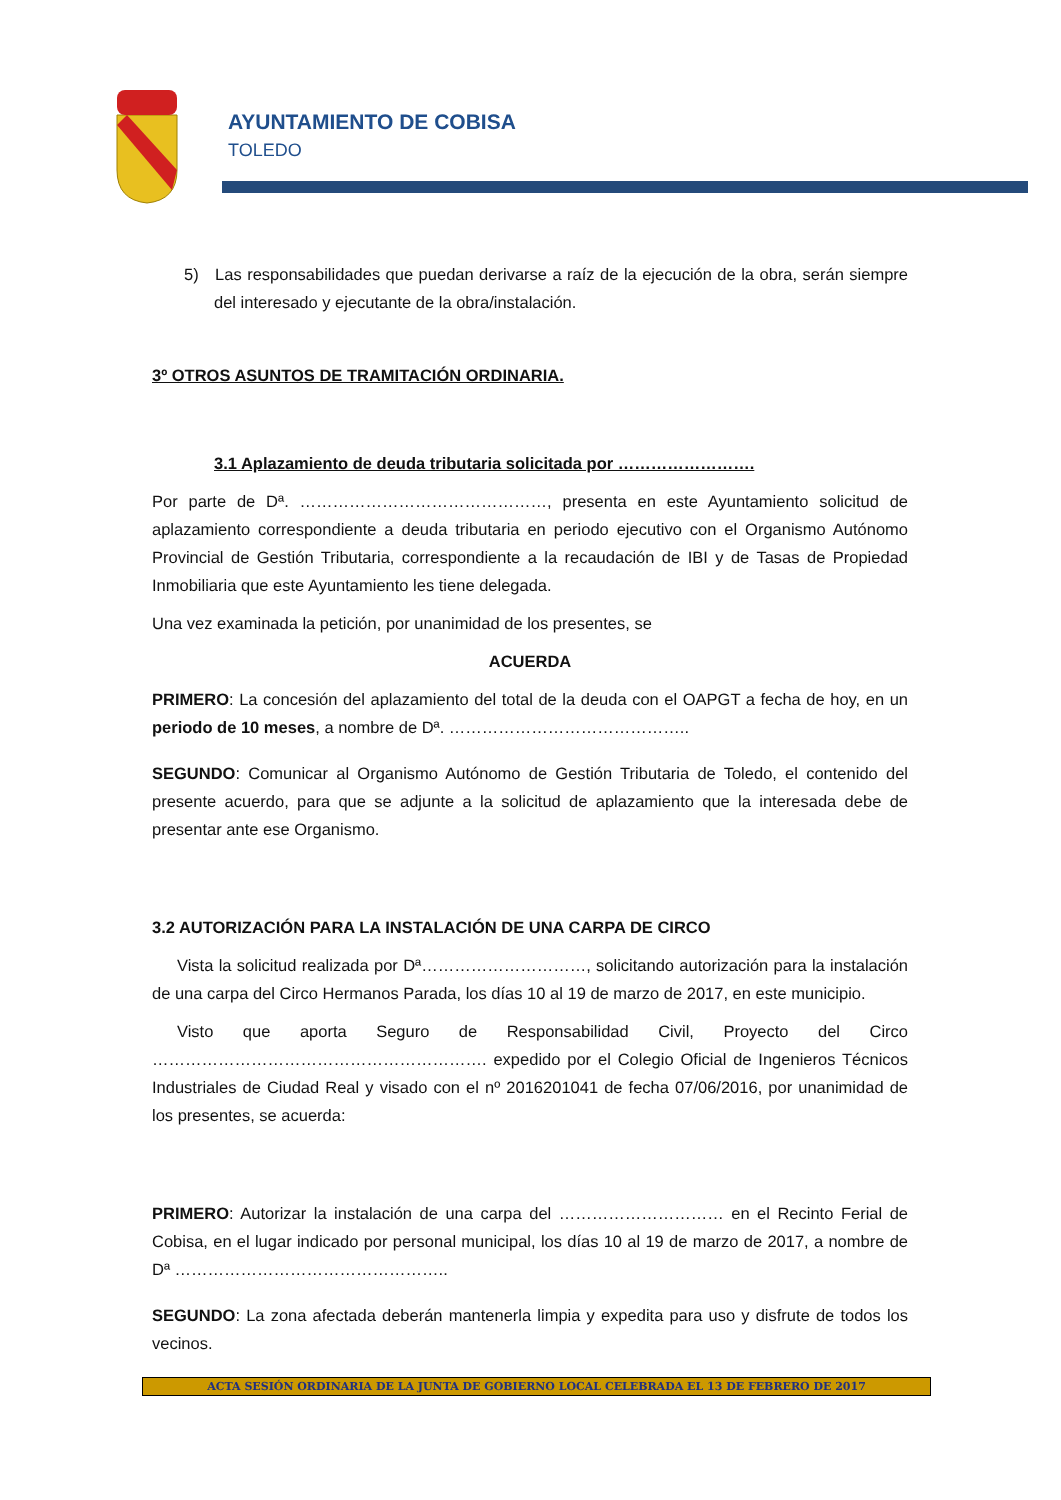AYUNTAMIENTO DE COBISA
TOLEDO
5) Las responsabilidades que puedan derivarse a raíz de la ejecución de la obra, serán siempre del interesado y ejecutante de la obra/instalación.
3º OTROS ASUNTOS DE TRAMITACIÓN ORDINARIA.
3.1 Aplazamiento de deuda tributaria solicitada por …………………….
Por parte de Dª. ………………………………………, presenta en este Ayuntamiento solicitud de aplazamiento correspondiente a deuda tributaria en periodo ejecutivo con el Organismo Autónomo Provincial de Gestión Tributaria, correspondiente a la recaudación de IBI y de Tasas de Propiedad Inmobiliaria que este Ayuntamiento les tiene delegada.
Una vez examinada la petición, por unanimidad de los presentes, se
ACUERDA
PRIMERO: La concesión del aplazamiento del total de la deuda con el OAPGT a fecha de hoy, en un periodo de 10 meses, a nombre de Dª. ……………………………………..
SEGUNDO: Comunicar al Organismo Autónomo de Gestión Tributaria de Toledo, el contenido del presente acuerdo, para que se adjunte a la solicitud de aplazamiento que la interesada debe de presentar ante ese Organismo.
3.2 AUTORIZACIÓN PARA LA INSTALACIÓN DE UNA CARPA DE CIRCO
Vista la solicitud realizada por Dª…………………………, solicitando autorización para la instalación de una carpa del Circo Hermanos Parada, los días 10 al 19 de marzo de 2017, en este municipio.
Visto que aporta Seguro de Responsabilidad Civil, Proyecto del Circo ……………………………………………………. expedido por el Colegio Oficial de Ingenieros Técnicos Industriales de Ciudad Real y visado con el nº 2016201041 de fecha 07/06/2016, por unanimidad de los presentes, se acuerda:
PRIMERO: Autorizar la instalación de una carpa del ………………………… en el Recinto Ferial de Cobisa, en el lugar indicado por personal municipal, los días 10 al 19 de marzo de 2017, a nombre de Dª …………………………………………..
SEGUNDO: La zona afectada deberán mantenerla limpia y expedita para uso y disfrute de todos los vecinos.
ACTA SESIÓN ORDINARIA DE LA JUNTA DE GOBIERNO LOCAL CELEBRADA EL 13 DE FEBRERO DE 2017